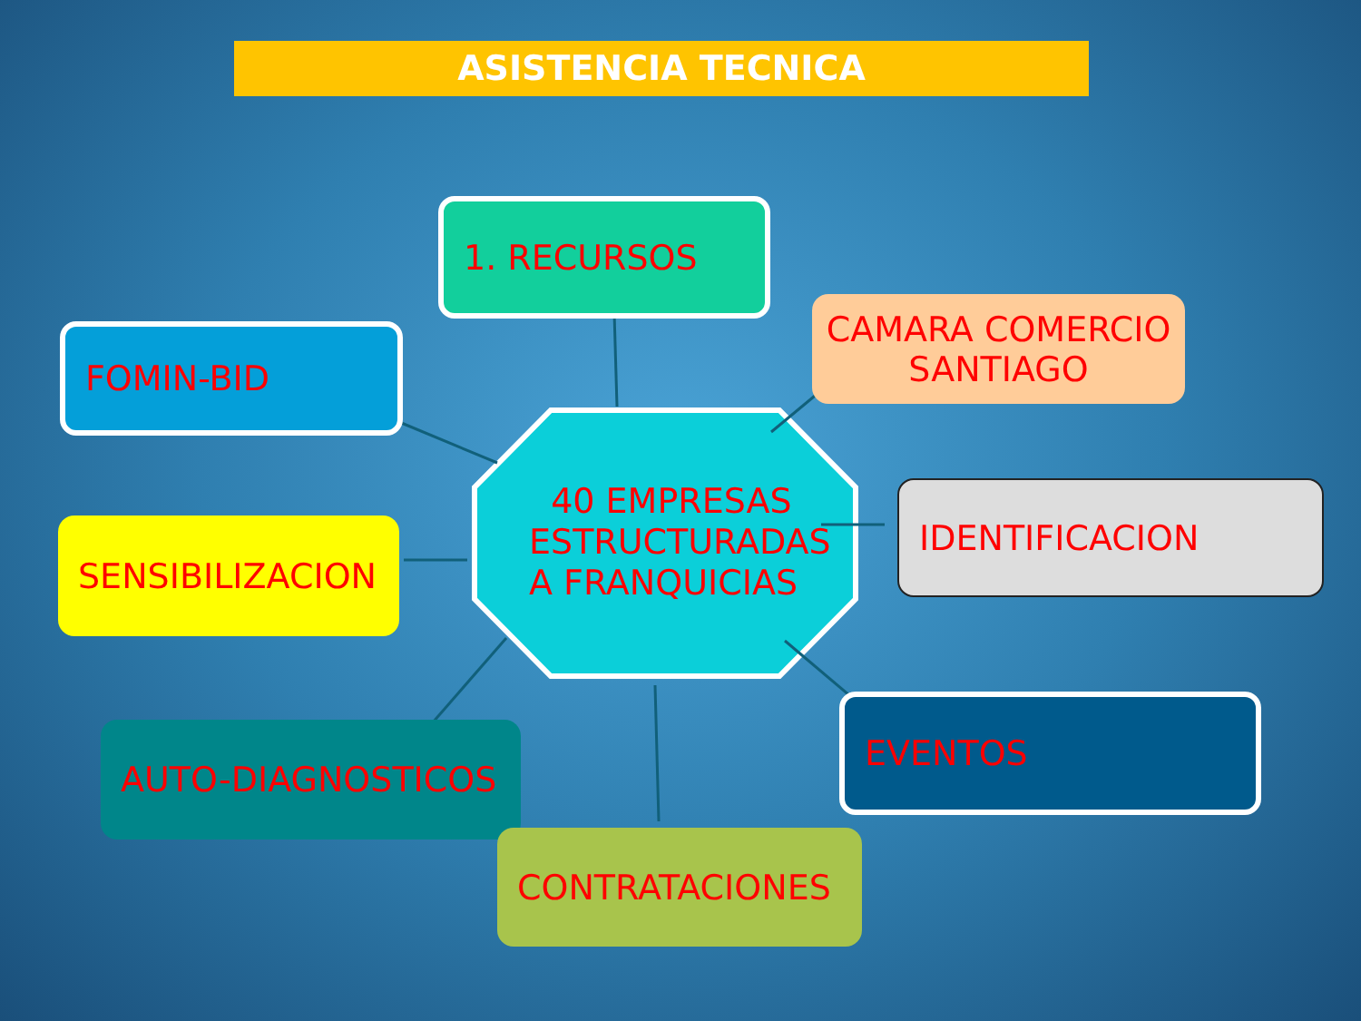ASISTENCIA TECNICA
1. RECURSOS
FOMIN-BID
CAMARA COMERCIO
SANTIAGO
40 EMPRESAS
ESTRUCTURADAS
A FRANQUICIAS
IDENTIFICACION
SENSIBILIZACION
AUTO-DIAGNOSTICOS
EVENTOS
CONTRATACIONES